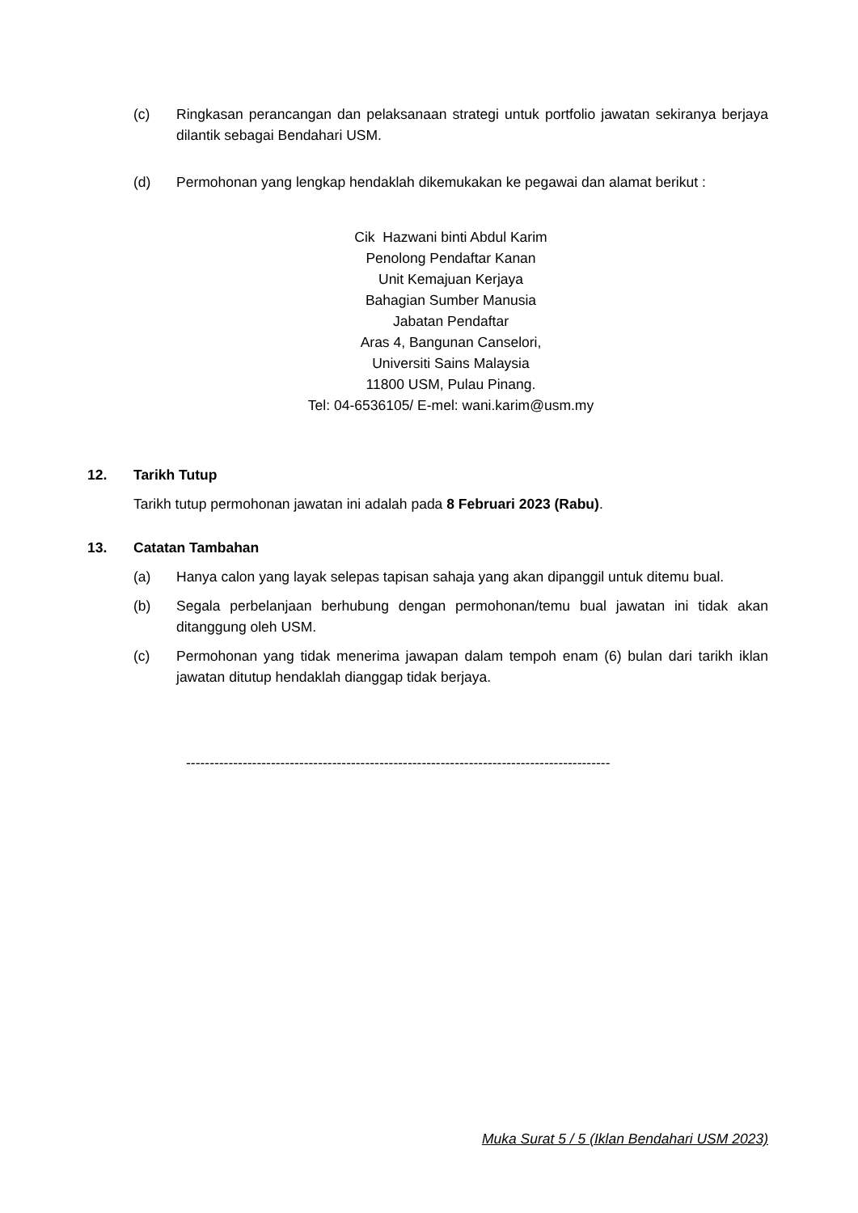(c) Ringkasan perancangan dan pelaksanaan strategi untuk portfolio jawatan sekiranya berjaya dilantik sebagai Bendahari USM.
(d) Permohonan yang lengkap hendaklah dikemukakan ke pegawai dan alamat berikut :
Cik Hazwani binti Abdul Karim
Penolong Pendaftar Kanan
Unit Kemajuan Kerjaya
Bahagian Sumber Manusia
Jabatan Pendaftar
Aras 4, Bangunan Canselori,
Universiti Sains Malaysia
11800 USM, Pulau Pinang.
Tel: 04-6536105/ E-mel: wani.karim@usm.my
12. Tarikh Tutup
Tarikh tutup permohonan jawatan ini adalah pada 8 Februari 2023 (Rabu).
13. Catatan Tambahan
(a) Hanya calon yang layak selepas tapisan sahaja yang akan dipanggil untuk ditemu bual.
(b) Segala perbelanjaan berhubung dengan permohonan/temu bual jawatan ini tidak akan ditanggung oleh USM.
(c) Permohonan yang tidak menerima jawapan dalam tempoh enam (6) bulan dari tarikh iklan jawatan ditutup hendaklah dianggap tidak berjaya.
------------------------------------------------------------------------------------------
Muka Surat 5 / 5 (Iklan Bendahari USM 2023)